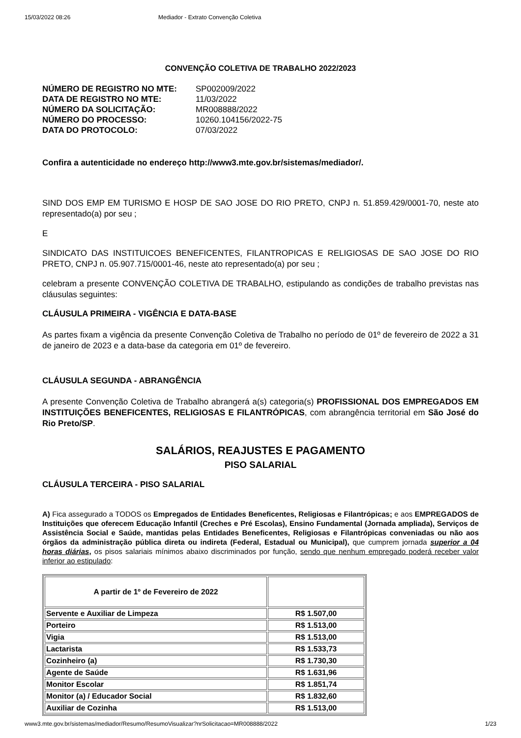15/03/2022 08:26 Mediador - Extrato Convenção Coletiva
CONVENÇÃO COLETIVA DE TRABALHO 2022/2023
NÚMERO DE REGISTRO NO MTE: SP002009/2022
DATA DE REGISTRO NO MTE: 11/03/2022
NÚMERO DA SOLICITAÇÃO: MR008888/2022
NÚMERO DO PROCESSO: 10260.104156/2022-75
DATA DO PROTOCOLO: 07/03/2022
Confira a autenticidade no endereço http://www3.mte.gov.br/sistemas/mediador/.
SIND DOS EMP EM TURISMO E HOSP DE SAO JOSE DO RIO PRETO, CNPJ n. 51.859.429/0001-70, neste ato representado(a) por seu ;
E
SINDICATO DAS INSTITUICOES BENEFICENTES, FILANTROPICAS E RELIGIOSAS DE SAO JOSE DO RIO PRETO, CNPJ n. 05.907.715/0001-46, neste ato representado(a) por seu ;
celebram a presente CONVENÇÃO COLETIVA DE TRABALHO, estipulando as condições de trabalho previstas nas cláusulas seguintes:
CLÁUSULA PRIMEIRA - VIGÊNCIA E DATA-BASE
As partes fixam a vigência da presente Convenção Coletiva de Trabalho no período de 01º de fevereiro de 2022 a 31 de janeiro de 2023 e a data-base da categoria em 01º de fevereiro.
CLÁUSULA SEGUNDA - ABRANGÊNCIA
A presente Convenção Coletiva de Trabalho abrangerá a(s) categoria(s) PROFISSIONAL DOS EMPREGADOS EM INSTITUIÇÕES BENEFICENTES, RELIGIOSAS E FILANTRÓPICAS, com abrangência territorial em São José do Rio Preto/SP.
SALÁRIOS, REAJUSTES E PAGAMENTO
PISO SALARIAL
CLÁUSULA TERCEIRA - PISO SALARIAL
A) Fica assegurado a TODOS os Empregados de Entidades Beneficentes, Religiosas e Filantrópicas; e aos EMPREGADOS de Instituições que oferecem Educação Infantil (Creches e Pré Escolas), Ensino Fundamental (Jornada ampliada), Serviços de Assistência Social e Saúde, mantidas pelas Entidades Beneficentes, Religiosas e Filantrópicas conveniadas ou não aos órgãos da administração pública direta ou indireta (Federal, Estadual ou Municipal), que cumprem jornada superior a 04 horas diárias, os pisos salariais mínimos abaixo discriminados por função, sendo que nenhum empregado poderá receber valor inferior ao estipulado:
| A partir de 1º de Fevereiro de 2022 | |
| Servente e Auxiliar de Limpeza | R$ 1.507,00 |
| Porteiro | R$ 1.513,00 |
| Vigia | R$ 1.513,00 |
| Lactarista | R$ 1.533,73 |
| Cozinheiro (a) | R$ 1.730,30 |
| Agente de Saúde | R$ 1.631,96 |
| Monitor Escolar | R$ 1.851,74 |
| Monitor (a) / Educador Social | R$ 1.832,60 |
| Auxiliar de Cozinha | R$ 1.513,00 |
www3.mte.gov.br/sistemas/mediador/Resumo/ResumoVisualizar?nrSolicitacao=MR008888/2022 1/23